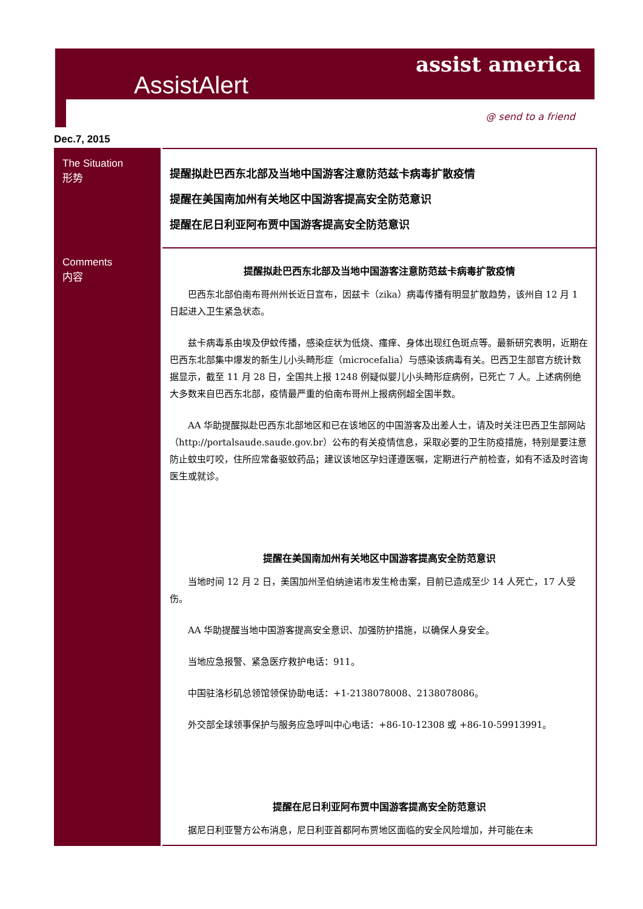AssistAlert
assist america
@ send to a friend
Dec.7, 2015
| The Situation 形势 | 提醒拟赴巴西东北部及当地中国游客注意防范兹卡病毒扩散疫情 提醒在美国南加州有关地区中国游客提高安全防范意识 提醒在尼日利亚阿布贾中国游客提高安全防范意识 |
| Comments 内容 | 提醒拟赴巴西东北部及当地中国游客注意防范兹卡病毒扩散疫情 巴西东北部伯南布哥州州长近日宣布，因兹卡（zika）病毒传播有明显扩散趋势，该州自 12 月 1 日起进入卫生紧急状态。 兹卡病毒系由埃及伊蚊传播，感染症状为低烧、瘙痒、身体出现红色斑点等。最新研究表明，近期在巴西东北部集中爆发的新生儿小头畸形症（microcefalia）与感染该病毒有关。巴西卫生部官方统计数据显示，截至 11 月 28 日，全国共上报 1248 例疑似婴儿小头畸形症病例，已死亡 7 人。上述病例绝大多数来自巴西东北部，疫情最严重的伯南布哥州上报病例超全国半数。 AA 华助提醒拟赴巴西东北部地区和已在该地区的中国游客及出差人士，请及时关注巴西卫生部网站（http://portalsaude.saude.gov.br）公布的有关疫情信息，采取必要的卫生防疫措施，特别是要注意防止蚊虫叮咬，住所应常备驱蚊药品；建议该地区孕妇谨遵医嘱，定期进行产前检查，如有不适及时咨询医生或就诊。 提醒在美国南加州有关地区中国游客提高安全防范意识 当地时间 12 月 2 日，美国加州圣伯纳迪诺市发生枪击案，目前已造成至少 14 人死亡，17 人受伤。 AA 华助提醒当地中国游客提高安全意识、加强防护措施，以确保人身安全。 当地应急报警、紧急医疗救护电话：911。 中国驻洛杉矶总领馆领保协助电话：+1-2138078008、2138078086。 外交部全球领事保护与服务应急呼叫中心电话：+86-10-12308 或 +86-10-59913991。 提醒在尼日利亚阿布贾中国游客提高安全防范意识 据尼日利亚警方公布消息，尼日利亚首都阿布贾地区面临的安全风险增加，并可能在未 |